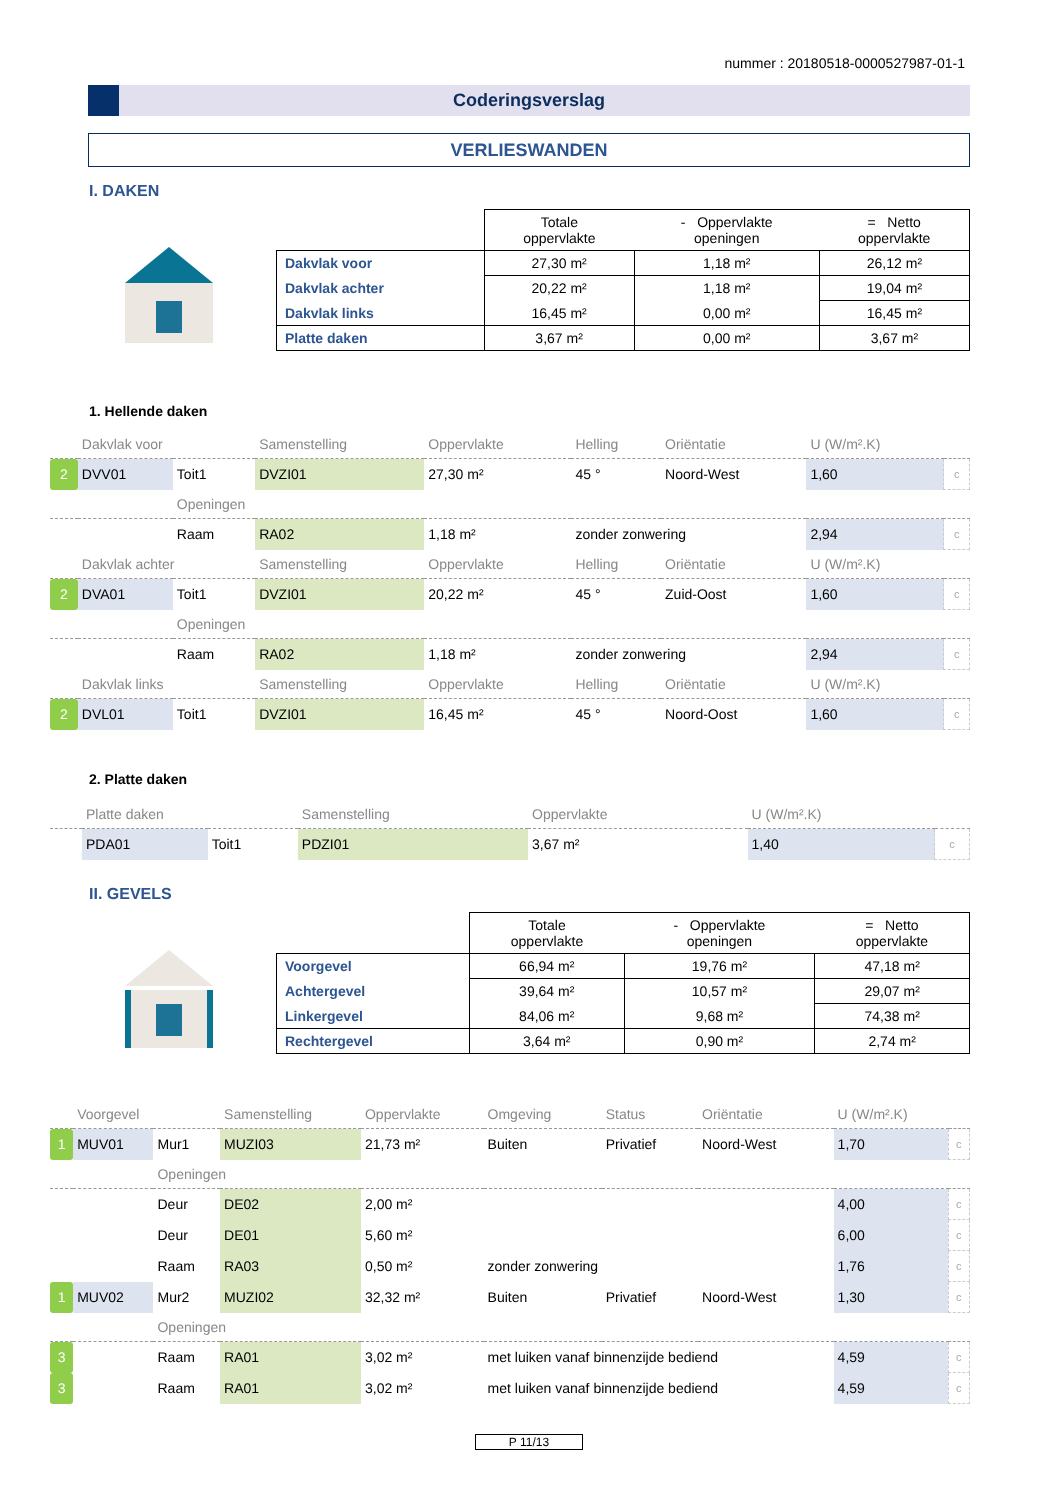nummer : 20180518-0000527987-01-1
Coderingsverslag
VERLIESWANDEN
I. DAKEN
| | Totale oppervlakte | - Oppervlakte openingen | = Netto oppervlakte |
| --- | --- | --- | --- |
| Dakvlak voor | 27,30 m² | 1,18 m² | 26,12 m² |
| Dakvlak achter | 20,22 m² | 1,18 m² | 19,04 m² |
| Dakvlak links | 16,45 m² | 0,00 m² | 16,45 m² |
| Platte daken | 3,67 m² | 0,00 m² | 3,67 m² |
1. Hellende daken
| | Dakvlak voor | | Samenstelling | Oppervlakte | Helling | Oriëntatie | U (W/m².K) | |
| 2 | DVV01 | Toit1 | DVZI01 | 27,30 m² | 45 ° | Noord-West | 1,60 | c |
| | | Openingen | | | | | | |
| | | Raam | RA02 | 1,18 m² | zonder zonwering | | 2,94 | c |
| | Dakvlak achter | | Samenstelling | Oppervlakte | Helling | Oriëntatie | U (W/m².K) | |
| 2 | DVA01 | Toit1 | DVZI01 | 20,22 m² | 45 ° | Zuid-Oost | 1,60 | c |
| | | Openingen | | | | | | |
| | | Raam | RA02 | 1,18 m² | zonder zonwering | | 2,94 | c |
| | Dakvlak links | | Samenstelling | Oppervlakte | Helling | Oriëntatie | U (W/m².K) | |
| 2 | DVL01 | Toit1 | DVZI01 | 16,45 m² | 45 ° | Noord-Oost | 1,60 | c |
2. Platte daken
| | Platte daken | | Samenstelling | Oppervlakte | | U (W/m².K) | |
| | PDA01 | Toit1 | PDZI01 | 3,67 m² | | 1,40 | c |
II. GEVELS
| | Totale oppervlakte | - Oppervlakte openingen | = Netto oppervlakte |
| --- | --- | --- | --- |
| Voorgevel | 66,94 m² | 19,76 m² | 47,18 m² |
| Achtergevel | 39,64 m² | 10,57 m² | 29,07 m² |
| Linkergevel | 84,06 m² | 9,68 m² | 74,38 m² |
| Rechtergevel | 3,64 m² | 0,90 m² | 2,74 m² |
| | Voorgevel | | Samenstelling | Oppervlakte | Omgeving | Status | Oriëntatie | U (W/m².K) | |
| 1 | MUV01 | Mur1 | MUZI03 | 21,73 m² | Buiten | Privatief | Noord-West | 1,70 | c |
| | | Openingen | | | | | | | |
| | | Deur | DE02 | 2,00 m² | | | | 4,00 | c |
| | | Deur | DE01 | 5,60 m² | | | | 6,00 | c |
| | | Raam | RA03 | 0,50 m² | zonder zonwering | | | 1,76 | c |
| 1 | MUV02 | Mur2 | MUZI02 | 32,32 m² | Buiten | Privatief | Noord-West | 1,30 | c |
| | | Openingen | | | | | | | |
| 3 | | Raam | RA01 | 3,02 m² | met luiken vanaf binnenzijde bediend | | | 4,59 | c |
| 3 | | Raam | RA01 | 3,02 m² | met luiken vanaf binnenzijde bediend | | | 4,59 | c |
P 11/13